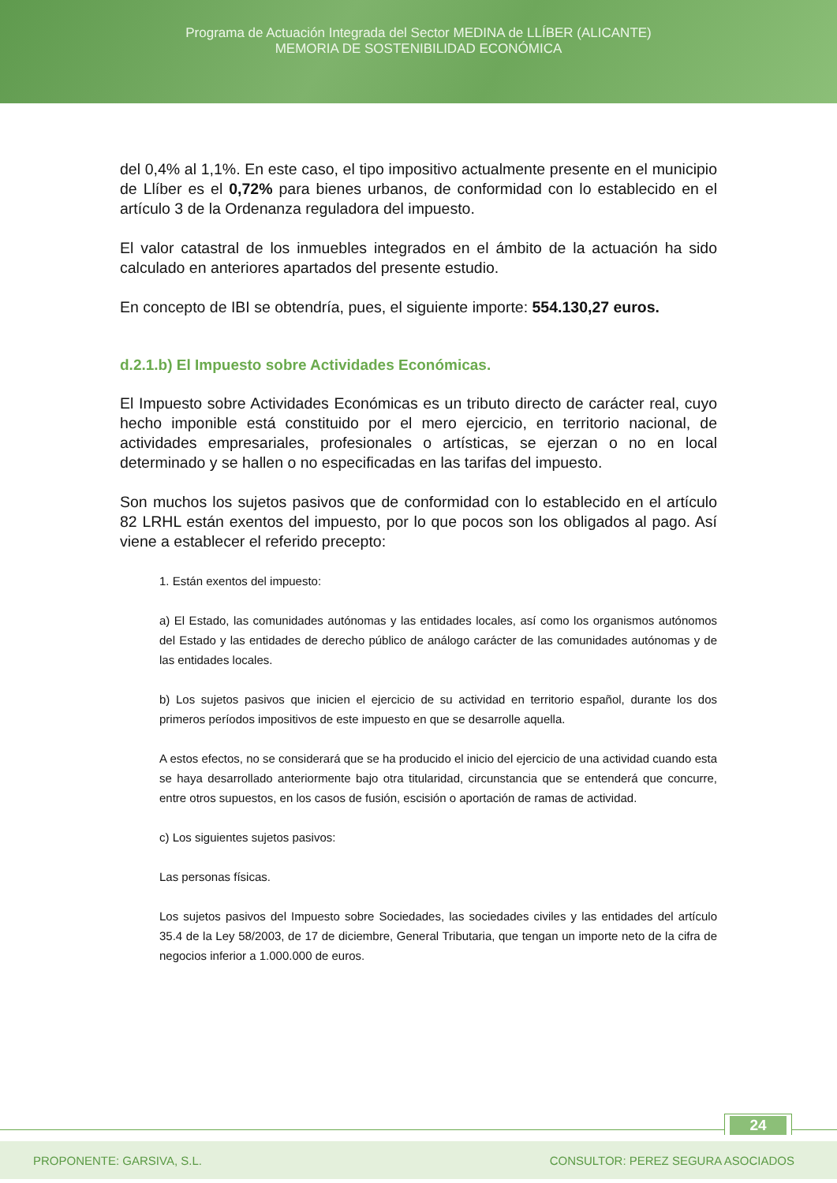Programa de Actuación Integrada del Sector MEDINA de LLÍBER (ALICANTE)
MEMORIA DE SOSTENIBILIDAD ECONÓMICA
del 0,4% al 1,1%. En este caso, el tipo impositivo actualmente presente en el municipio de Llíber es el 0,72% para bienes urbanos, de conformidad con lo establecido en el artículo 3 de la Ordenanza reguladora del impuesto.
El valor catastral de los inmuebles integrados en el ámbito de la actuación ha sido calculado en anteriores apartados del presente estudio.
En concepto de IBI se obtendría, pues, el siguiente importe: 554.130,27 euros.
d.2.1.b) El Impuesto sobre Actividades Económicas.
El Impuesto sobre Actividades Económicas es un tributo directo de carácter real, cuyo hecho imponible está constituido por el mero ejercicio, en territorio nacional, de actividades empresariales, profesionales o artísticas, se ejerzan o no en local determinado y se hallen o no especificadas en las tarifas del impuesto.
Son muchos los sujetos pasivos que de conformidad con lo establecido en el artículo 82 LRHL están exentos del impuesto, por lo que pocos son los obligados al pago. Así viene a establecer el referido precepto:
1. Están exentos del impuesto:
a) El Estado, las comunidades autónomas y las entidades locales, así como los organismos autónomos del Estado y las entidades de derecho público de análogo carácter de las comunidades autónomas y de las entidades locales.
b) Los sujetos pasivos que inicien el ejercicio de su actividad en territorio español, durante los dos primeros períodos impositivos de este impuesto en que se desarrolle aquella.
A estos efectos, no se considerará que se ha producido el inicio del ejercicio de una actividad cuando esta se haya desarrollado anteriormente bajo otra titularidad, circunstancia que se entenderá que concurre, entre otros supuestos, en los casos de fusión, escisión o aportación de ramas de actividad.
c) Los siguientes sujetos pasivos:
Las personas físicas.
Los sujetos pasivos del Impuesto sobre Sociedades, las sociedades civiles y las entidades del artículo 35.4 de la Ley 58/2003, de 17 de diciembre, General Tributaria, que tengan un importe neto de la cifra de negocios inferior a 1.000.000 de euros.
24
PROPONENTE: GARSIVA, S.L. CONSULTOR: PEREZ SEGURA ASOCIADOS